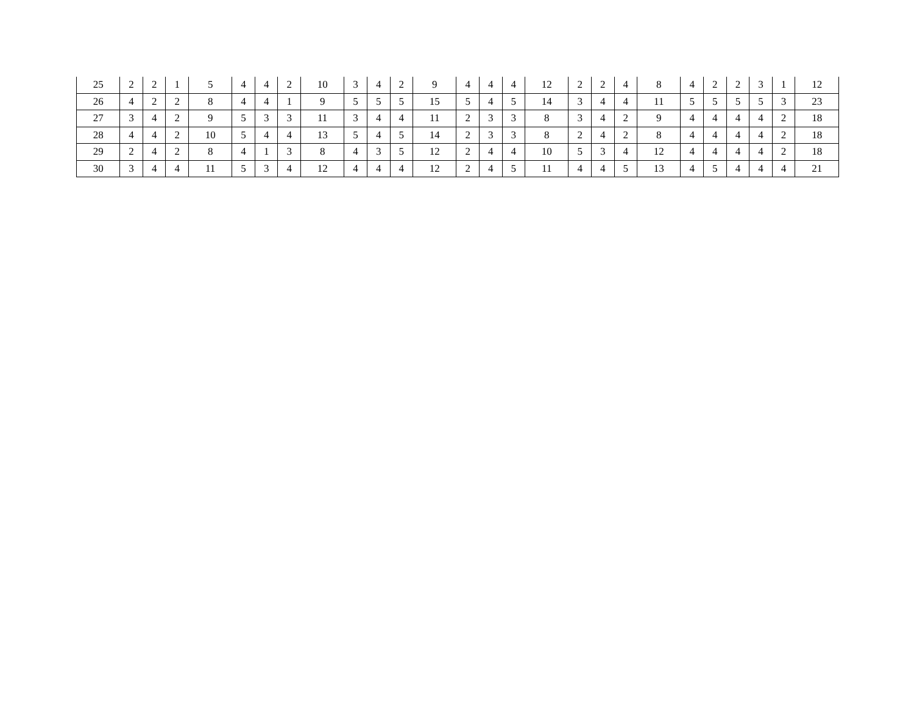| 25 | 2 | 2 | 1 | 5 | 4 | 4 | 2 | 10 | 3 | 4 | 2 | 9 | 4 | 4 | 4 | 12 | 2 | 2 | 4 | 8 | 4 | 2 | 2 | 3 | 1 | 12 |
| 26 | 4 | 2 | 2 | 8 | 4 | 4 | 1 | 9 | 5 | 5 | 5 | 15 | 5 | 4 | 5 | 14 | 3 | 4 | 4 | 11 | 5 | 5 | 5 | 5 | 3 | 23 |
| 27 | 3 | 4 | 2 | 9 | 5 | 3 | 3 | 11 | 3 | 4 | 4 | 11 | 2 | 3 | 3 | 8 | 3 | 4 | 2 | 9 | 4 | 4 | 4 | 4 | 2 | 18 |
| 28 | 4 | 4 | 2 | 10 | 5 | 4 | 4 | 13 | 5 | 4 | 5 | 14 | 2 | 3 | 3 | 8 | 2 | 4 | 2 | 8 | 4 | 4 | 4 | 4 | 2 | 18 |
| 29 | 2 | 4 | 2 | 8 | 4 | 1 | 3 | 8 | 4 | 3 | 5 | 12 | 2 | 4 | 4 | 10 | 5 | 3 | 4 | 12 | 4 | 4 | 4 | 4 | 2 | 18 |
| 30 | 3 | 4 | 4 | 11 | 5 | 3 | 4 | 12 | 4 | 4 | 4 | 12 | 2 | 4 | 5 | 11 | 4 | 4 | 5 | 13 | 4 | 5 | 4 | 4 | 4 | 21 |